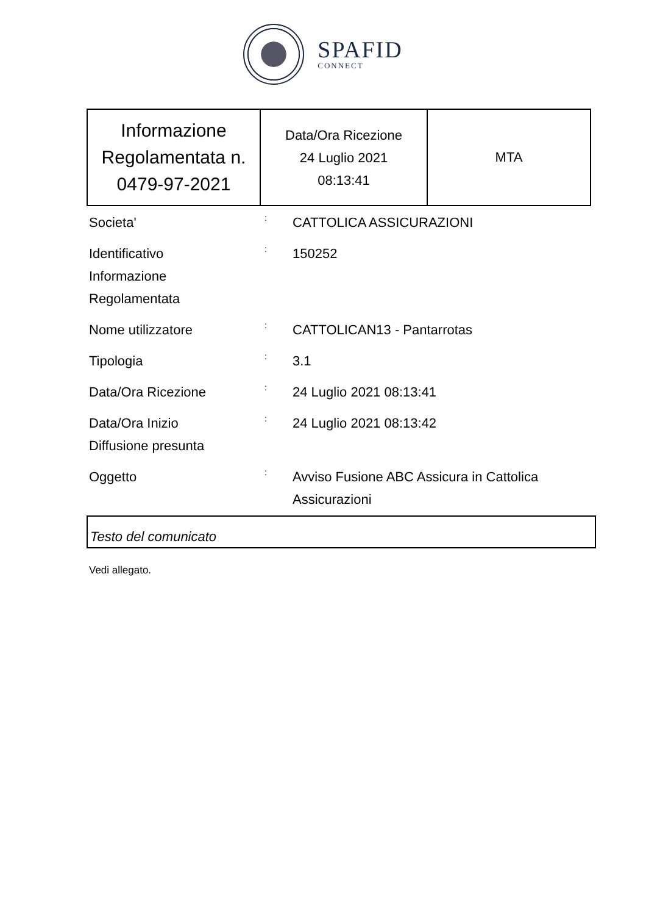SPAFID
CONNECT
| Informazione Regolamentata n. 0479-97-2021 | Data/Ora Ricezione 24 Luglio 2021 08:13:41 | MTA |
| Societa' | : | CATTOLICA ASSICURAZIONI |
| Identificativo Informazione Regolamentata | : | 150252 |
| Nome utilizzatore | : | CATTOLICAN13 - Pantarrotas |
| Tipologia | : | 3.1 |
| Data/Ora Ricezione | : | 24 Luglio 2021 08:13:41 |
| Data/Ora Inizio Diffusione presunta | : | 24 Luglio 2021 08:13:42 |
| Oggetto | : | Avviso Fusione ABC Assicura in Cattolica Assicurazioni |
Testo del comunicato
Vedi allegato.